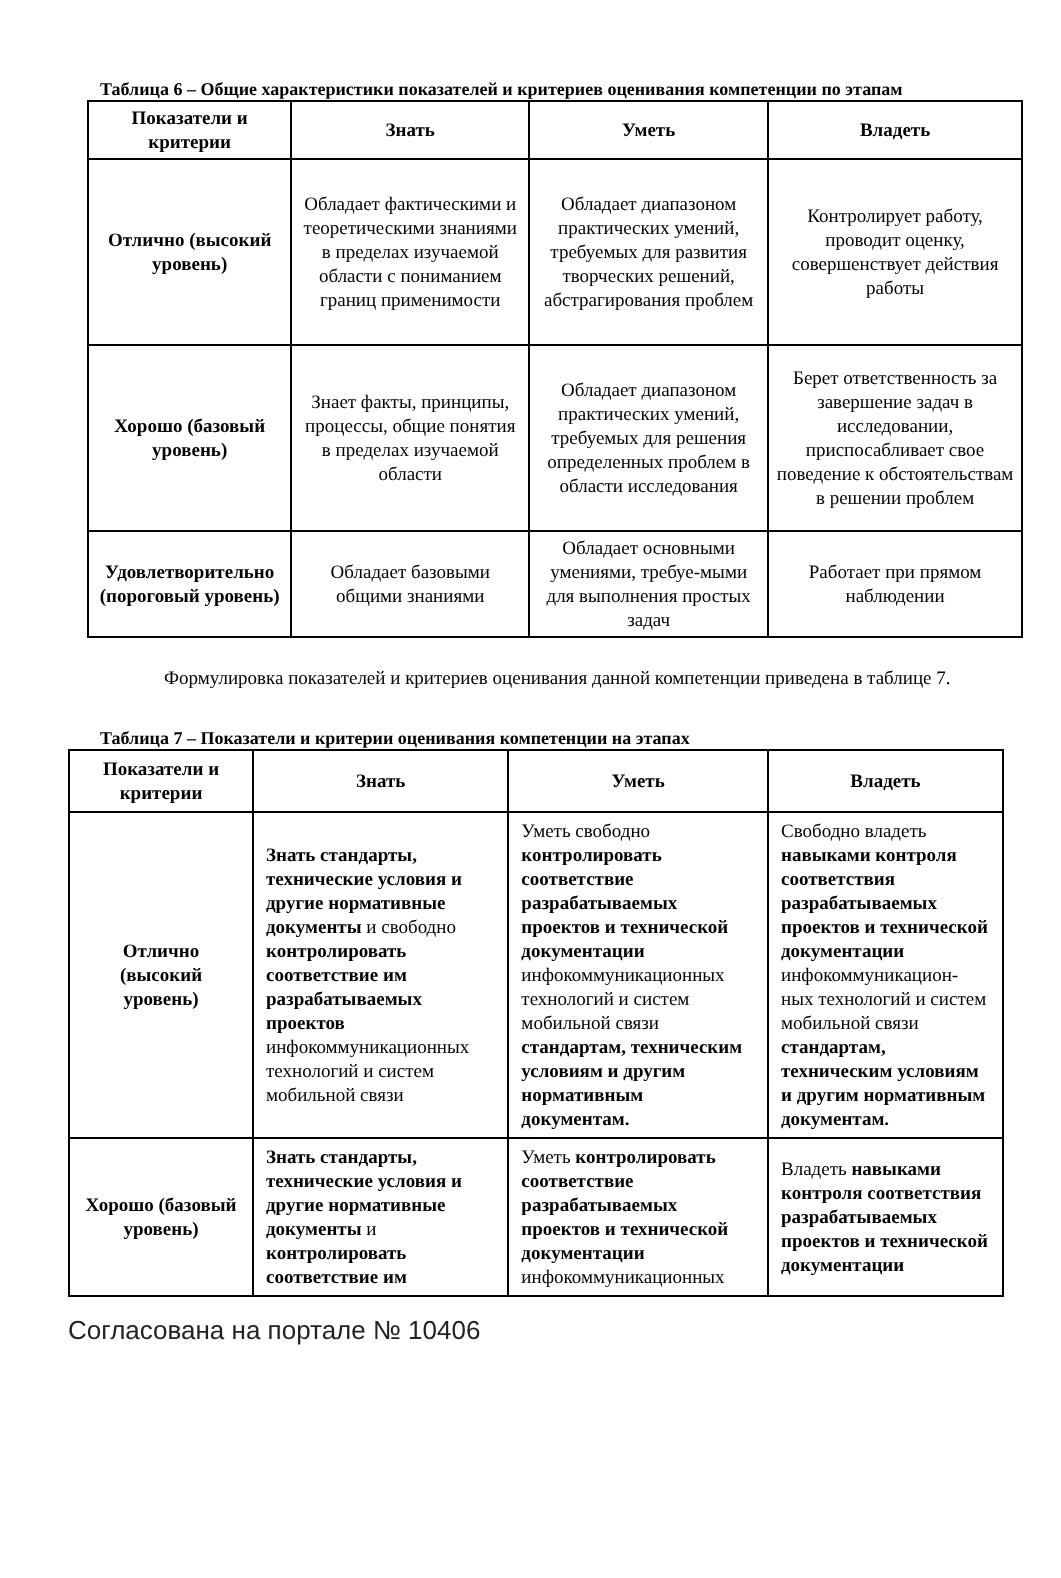Таблица 6 – Общие характеристики показателей и критериев оценивания компетенции по этапам
| Показатели и критерии | Знать | Уметь | Владеть |
| --- | --- | --- | --- |
| Отлично (высокий уровень) | Обладает фактическими и теоретическими знаниями в пределах изучаемой области с пониманием границ применимости | Обладает диапазоном практических умений, требуемых для развития творческих решений, абстрагирования проблем | Контролирует работу, проводит оценку, совершенствует действия работы |
| Хорошо (базовый уровень) | Знает факты, принципы, процессы, общие понятия в пределах изучаемой области | Обладает диапазоном практических умений, требуемых для решения определенных проблем в области исследования | Берет ответственность за завершение задач в исследовании, приспосабливает свое поведение к обстоятельствам в решении проблем |
| Удовлетворительно (пороговый уровень) | Обладает базовыми общими знаниями | Обладает основными умениями, требуе-мыми для выполнения простых задач | Работает при прямом наблюдении |
Формулировка показателей и критериев оценивания данной компетенции приведена в таблице 7.
Таблица 7 – Показатели и критерии оценивания компетенции на этапах
| Показатели и критерии | Знать | Уметь | Владеть |
| --- | --- | --- | --- |
| Отлично (высокий уровень) | Знать стандарты, технические условия и другие нормативные документы и свободно контролировать соответствие им разрабатываемых проектов инфокоммуникационных технологий и систем мобильной связи | Уметь свободно контролировать соответствие разрабатываемых проектов и технической документации инфокоммуникационных технологий и систем мобильной связи стандартам, техническим условиям и другим нормативным документам. | Свободно владеть навыками контроля соответствия разрабатываемых проектов и технической документации инфокоммуникацион-ных технологий и систем мобильной связи стандартам, техническим условиям и другим нормативным документам. |
| Хорошо (базовый уровень) | Знать стандарты, технические условия и другие нормативные документы и контролировать соответствие им | Уметь контролировать соответствие разрабатываемых проектов и технической документации инфокоммуникационных | Владеть навыками контроля соответствия разрабатываемых проектов и технической документации |
Согласована на портале № 10406